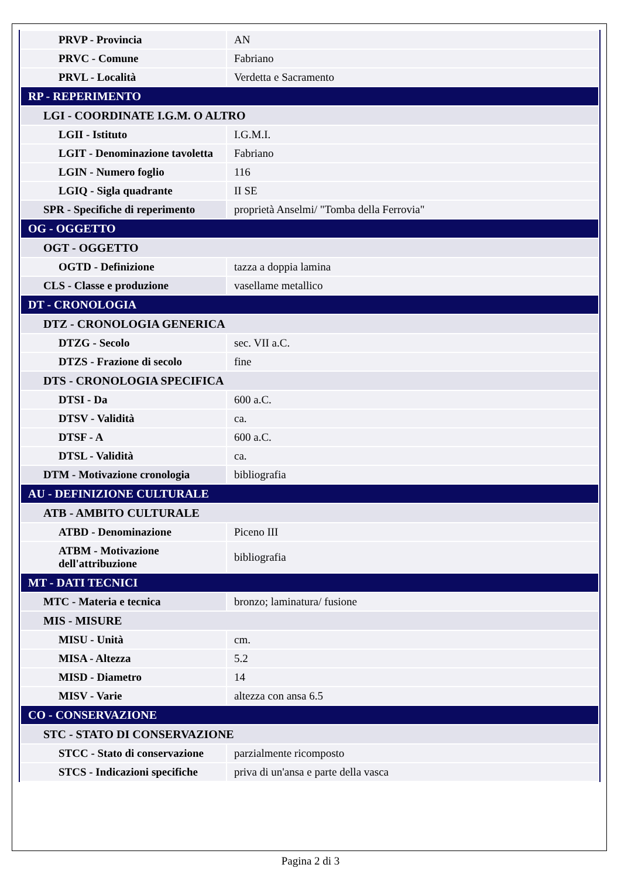| PRVP - Provincia | AN |
| PRVC - Comune | Fabriano |
| PRVL - Località | Verdetta e Sacramento |
| RP - REPERIMENTO | |
| LGI - COORDINATE I.G.M. O ALTRO | |
| LGII - Istituto | I.G.M.I. |
| LGIT - Denominazione tavoletta | Fabriano |
| LGIN - Numero foglio | 116 |
| LGIQ - Sigla quadrante | II SE |
| SPR - Specifiche di reperimento | proprietà Anselmi/ "Tomba della Ferrovia" |
| OG - OGGETTO | |
| OGT - OGGETTO | |
| OGTD - Definizione | tazza a doppia lamina |
| CLS - Classe e produzione | vasellame metallico |
| DT - CRONOLOGIA | |
| DTZ - CRONOLOGIA GENERICA | |
| DTZG - Secolo | sec. VII a.C. |
| DTZS - Frazione di secolo | fine |
| DTS - CRONOLOGIA SPECIFICA | |
| DTSI - Da | 600 a.C. |
| DTSV - Validità | ca. |
| DTSF - A | 600 a.C. |
| DTSL - Validità | ca. |
| DTM - Motivazione cronologia | bibliografia |
| AU - DEFINIZIONE CULTURALE | |
| ATB - AMBITO CULTURALE | |
| ATBD - Denominazione | Piceno III |
| ATBM - Motivazione dell'attribuzione | bibliografia |
| MT - DATI TECNICI | |
| MTC - Materia e tecnica | bronzo; laminatura/ fusione |
| MIS - MISURE | |
| MISU - Unità | cm. |
| MISA - Altezza | 5.2 |
| MISD - Diametro | 14 |
| MISV - Varie | altezza con ansa 6.5 |
| CO - CONSERVAZIONE | |
| STC - STATO DI CONSERVAZIONE | |
| STCC - Stato di conservazione | parzialmente ricomposto |
| STCS - Indicazioni specifiche | priva di un'ansa e parte della vasca |
Pagina 2 di 3